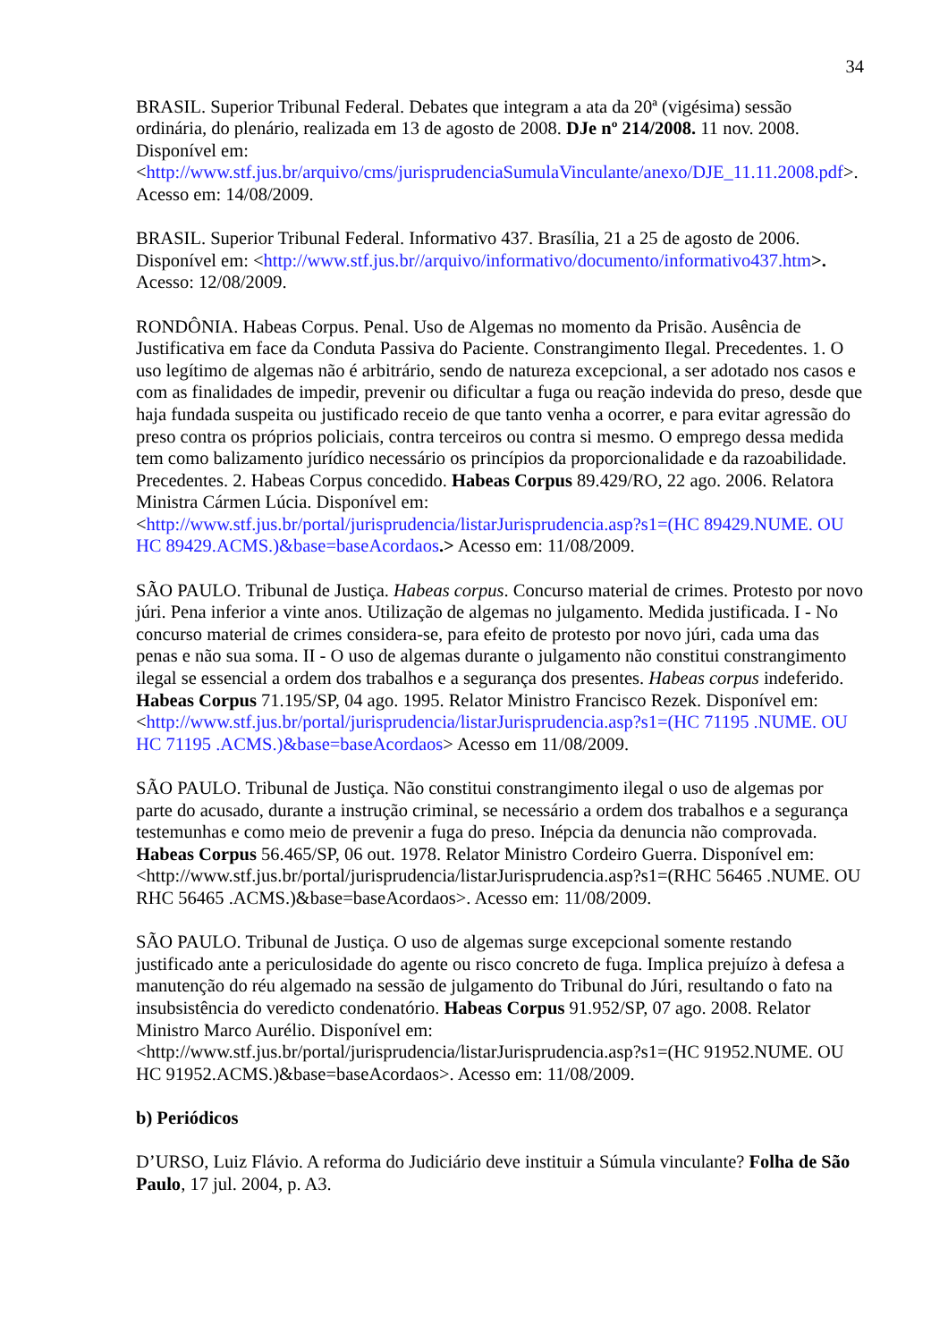34
BRASIL. Superior Tribunal Federal. Debates que integram a ata da 20ª (vigésima) sessão ordinária, do plenário, realizada em 13 de agosto de 2008. DJe nº 214/2008. 11 nov. 2008. Disponível em: <http://www.stf.jus.br/arquivo/cms/jurisprudenciaSumulaVinculante/anexo/DJE_11.11.2008.pdf>. Acesso em: 14/08/2009.
BRASIL. Superior Tribunal Federal. Informativo 437. Brasília, 21 a 25 de agosto de 2006. Disponível em: <http://www.stf.jus.br//arquivo/informativo/documento/informativo437.htm>. Acesso: 12/08/2009.
RONDÔNIA. Habeas Corpus. Penal. Uso de Algemas no momento da Prisão. Ausência de Justificativa em face da Conduta Passiva do Paciente. Constrangimento Ilegal. Precedentes. 1. O uso legítimo de algemas não é arbitrário, sendo de natureza excepcional, a ser adotado nos casos e com as finalidades de impedir, prevenir ou dificultar a fuga ou reação indevida do preso, desde que haja fundada suspeita ou justificado receio de que tanto venha a ocorrer, e para evitar agressão do preso contra os próprios policiais, contra terceiros ou contra si mesmo. O emprego dessa medida tem como balizamento jurídico necessário os princípios da proporcionalidade e da razoabilidade. Precedentes. 2. Habeas Corpus concedido. Habeas Corpus 89.429/RO, 22 ago. 2006. Relatora Ministra Cármen Lúcia. Disponível em: <http://www.stf.jus.br/portal/jurisprudencia/listarJurisprudencia.asp?s1=(HC 89429.NUME. OU HC 89429.ACMS.)&base=baseAcordaos.> Acesso em: 11/08/2009.
SÃO PAULO. Tribunal de Justiça. Habeas corpus. Concurso material de crimes. Protesto por novo júri. Pena inferior a vinte anos. Utilização de algemas no julgamento. Medida justificada. I - No concurso material de crimes considera-se, para efeito de protesto por novo júri, cada uma das penas e não sua soma. II - O uso de algemas durante o julgamento não constitui constrangimento ilegal se essencial a ordem dos trabalhos e a segurança dos presentes. Habeas corpus indeferido. Habeas Corpus 71.195/SP, 04 ago. 1995. Relator Ministro Francisco Rezek. Disponível em: <http://www.stf.jus.br/portal/jurisprudencia/listarJurisprudencia.asp?s1=(HC 71195 .NUME. OU HC 71195 .ACMS.)&base=baseAcordaos> Acesso em 11/08/2009.
SÃO PAULO. Tribunal de Justiça. Não constitui constrangimento ilegal o uso de algemas por parte do acusado, durante a instrução criminal, se necessário a ordem dos trabalhos e a segurança testemunhas e como meio de prevenir a fuga do preso. Inépcia da denuncia não comprovada. Habeas Corpus 56.465/SP, 06 out. 1978. Relator Ministro Cordeiro Guerra. Disponível em: <http://www.stf.jus.br/portal/jurisprudencia/listarJurisprudencia.asp?s1=(RHC 56465 .NUME. OU RHC 56465 .ACMS.)&base=baseAcordaos>. Acesso em: 11/08/2009.
SÃO PAULO. Tribunal de Justiça. O uso de algemas surge excepcional somente restando justificado ante a periculosidade do agente ou risco concreto de fuga. Implica prejuízo à defesa a manutenção do réu algemado na sessão de julgamento do Tribunal do Júri, resultando o fato na insubsistência do veredicto condenatório. Habeas Corpus 91.952/SP, 07 ago. 2008. Relator Ministro Marco Aurélio. Disponível em: <http://www.stf.jus.br/portal/jurisprudencia/listarJurisprudencia.asp?s1=(HC 91952.NUME. OU HC 91952.ACMS.)&base=baseAcordaos>. Acesso em: 11/08/2009.
b) Periódicos
D’URSO, Luiz Flávio. A reforma do Judiciário deve instituir a Súmula vinculante? Folha de São Paulo, 17 jul. 2004, p. A3.